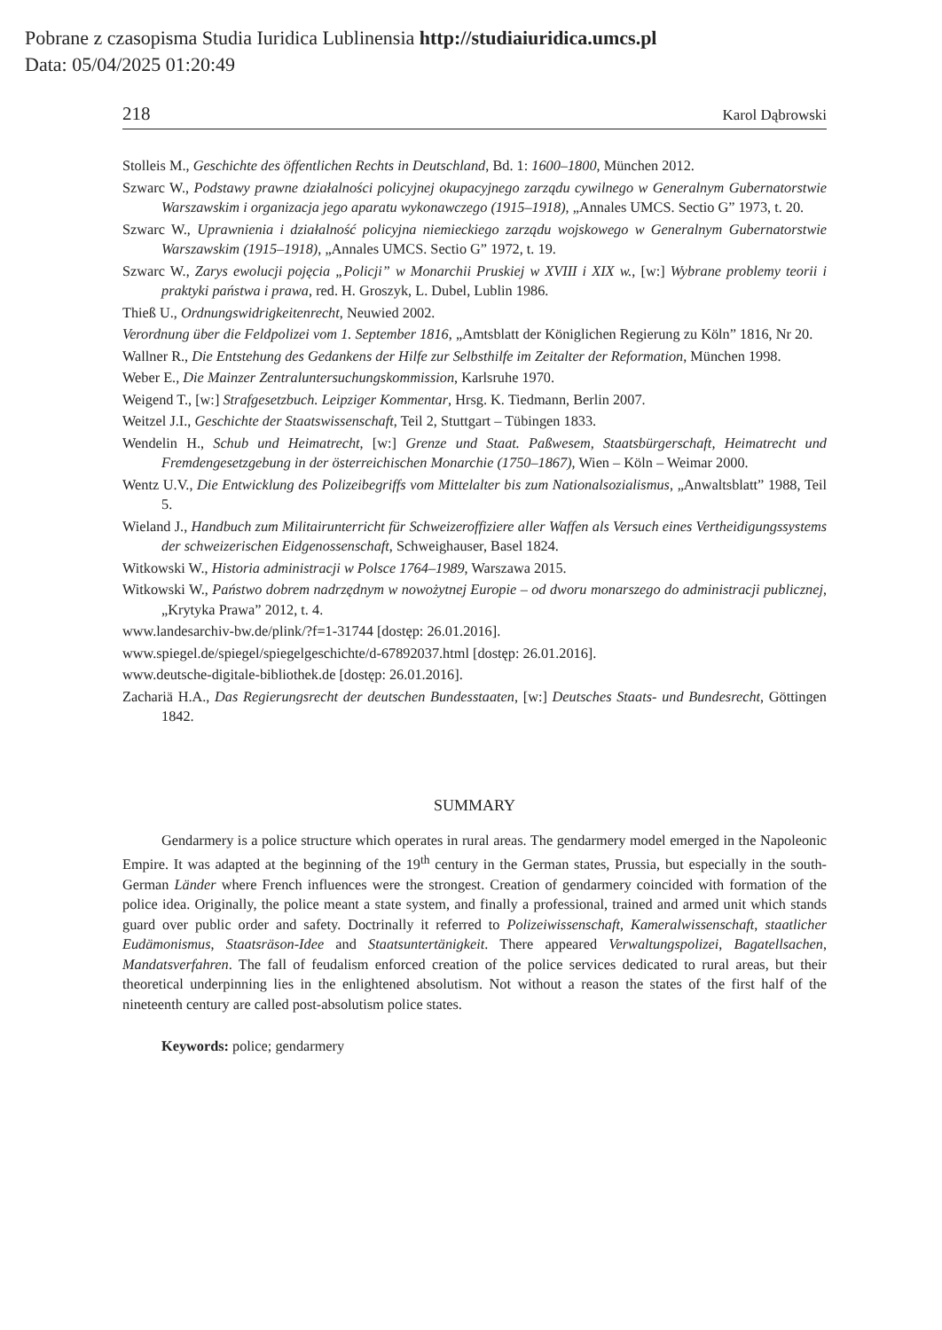Pobrane z czasopisma Studia Iuridica Lublinensia http://studiaiuridica.umcs.pl
Data: 05/04/2025 01:20:49
218 Karol Dąbrowski
Stolleis M., Geschichte des öffentlichen Rechts in Deutschland, Bd. 1: 1600–1800, München 2012.
Szwarc W., Podstawy prawne działalności policyjnej okupacyjnego zarządu cywilnego w Generalnym Gubernatorstwie Warszawskim i organizacja jego aparatu wykonawczego (1915–1918), „Annales UMCS. Sectio G” 1973, t. 20.
Szwarc W., Uprawnienia i działalność policyjna niemieckiego zarządu wojskowego w Generalnym Gubernatorstwie Warszawskim (1915–1918), „Annales UMCS. Sectio G” 1972, t. 19.
Szwarc W., Zarys ewolucji pojęcia „Policji” w Monarchii Pruskiej w XVIII i XIX w., [w:] Wybrane problemy teorii i praktyki państwa i prawa, red. H. Groszyk, L. Dubel, Lublin 1986.
Thieß U., Ordnungswidrigkeitenrecht, Neuwied 2002.
Verordnung über die Feldpolizei vom 1. September 1816, „Amtsblatt der Königlichen Regierung zu Köln” 1816, Nr 20.
Wallner R., Die Entstehung des Gedankens der Hilfe zur Selbsthilfe im Zeitalter der Reformation, München 1998.
Weber E., Die Mainzer Zentraluntersuchungskommission, Karlsruhe 1970.
Weigend T., [w:] Strafgesetzbuch. Leipziger Kommentar, Hrsg. K. Tiedmann, Berlin 2007.
Weitzel J.I., Geschichte der Staatswissenschaft, Teil 2, Stuttgart – Tübingen 1833.
Wendelin H., Schub und Heimatrecht, [w:] Grenze und Staat. Paßwesem, Staatsbürgerschaft, Heimatrecht und Fremdengesetzgebung in der österreichischen Monarchie (1750–1867), Wien – Köln – Weimar 2000.
Wentz U.V., Die Entwicklung des Polizeibegriffs vom Mittelalter bis zum Nationalsozialismus, „Anwaltsblatt” 1988, Teil 5.
Wieland J., Handbuch zum Militairunterricht für Schweizeroffiziere aller Waffen als Versuch eines Vertheidigungssystems der schweizerischen Eidgenossenschaft, Schweighauser, Basel 1824.
Witkowski W., Historia administracji w Polsce 1764–1989, Warszawa 2015.
Witkowski W., Państwo dobrem nadrzędnym w nowożytnej Europie – od dworu monarszego do administracji publicznej, „Krytyka Prawa” 2012, t. 4.
www.landesarchiv-bw.de/plink/?f=1-31744 [dostęp: 26.01.2016].
www.spiegel.de/spiegel/spiegelgeschichte/d-67892037.html [dostęp: 26.01.2016].
www.deutsche-digitale-bibliothek.de [dostęp: 26.01.2016].
Zachariä H.A., Das Regierungsrecht der deutschen Bundesstaaten, [w:] Deutsches Staats- und Bundesrecht, Göttingen 1842.
SUMMARY
Gendarmery is a police structure which operates in rural areas. The gendarmery model emerged in the Napoleonic Empire. It was adapted at the beginning of the 19<sup>th</sup> century in the German states, Prussia, but especially in the south-German Länder where French influences were the strongest. Creation of gendarmery coincided with formation of the police idea. Originally, the police meant a state system, and finally a professional, trained and armed unit which stands guard over public order and safety. Doctrinally it referred to Polizeiwissenschaft, Kameralwissenschaft, staatlicher Eudämonismus, Staatsräson-Idee and Staatsuntertänigkeit. There appeared Verwaltungspolizei, Bagatellsachen, Mandatsverfahren. The fall of feudalism enforced creation of the police services dedicated to rural areas, but their theoretical underpinning lies in the enlightened absolutism. Not without a reason the states of the first half of the nineteenth century are called post-absolutism police states.
Keywords: police; gendarmery